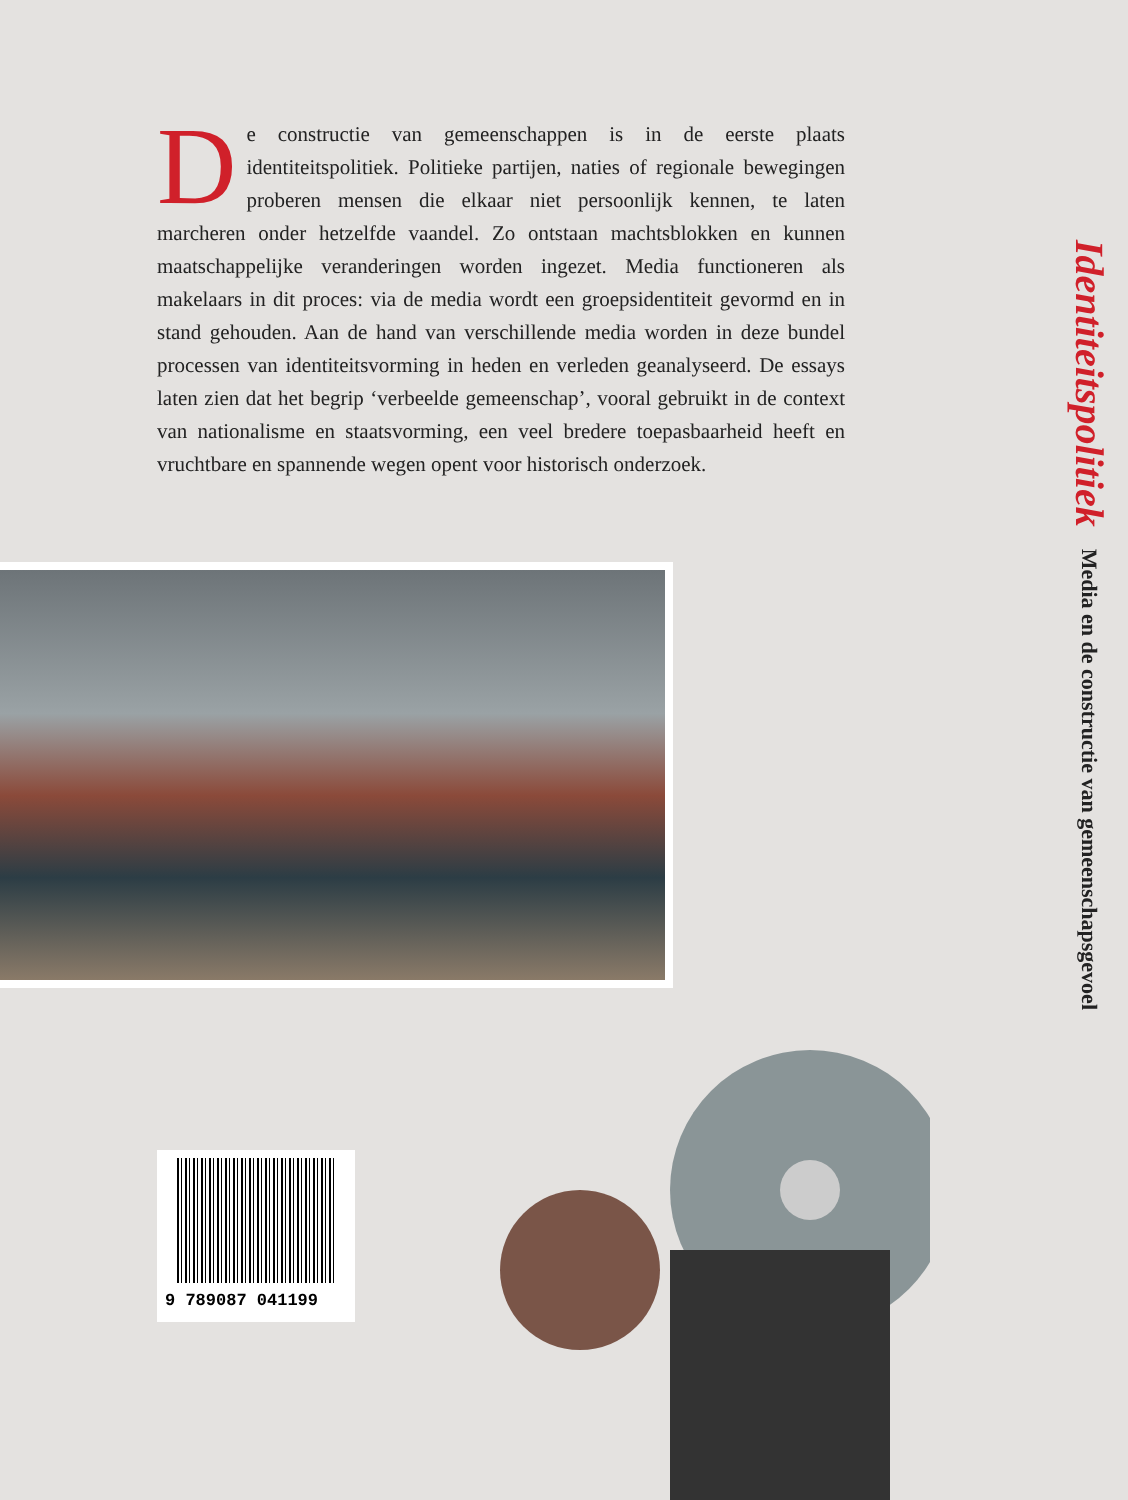De constructie van gemeenschappen is in de eerste plaats identiteitspolitiek. Politieke partijen, naties of regionale bewegingen proberen mensen die elkaar niet persoonlijk kennen, te laten marcheren onder hetzelfde vaandel. Zo ontstaan machtsblokken en kunnen maatschappelijke veranderingen worden ingezet. Media functioneren als makelaars in dit proces: via de media wordt een groepsidentiteit gevormd en in stand gehouden. Aan de hand van verschillende media worden in deze bundel processen van identiteitsvorming in heden en verleden geanalyseerd. De essays laten zien dat het begrip ‘verbeelde gemeenschap’, vooral gebruikt in de context van nationalisme en staatsvorming, een veel bredere toepasbaarheid heeft en vruchtbare en spannende wegen opent voor historisch onderzoek.
Identiteitspolitiek Media en de constructie van gemeenschapsgevoel
9 789087 041199